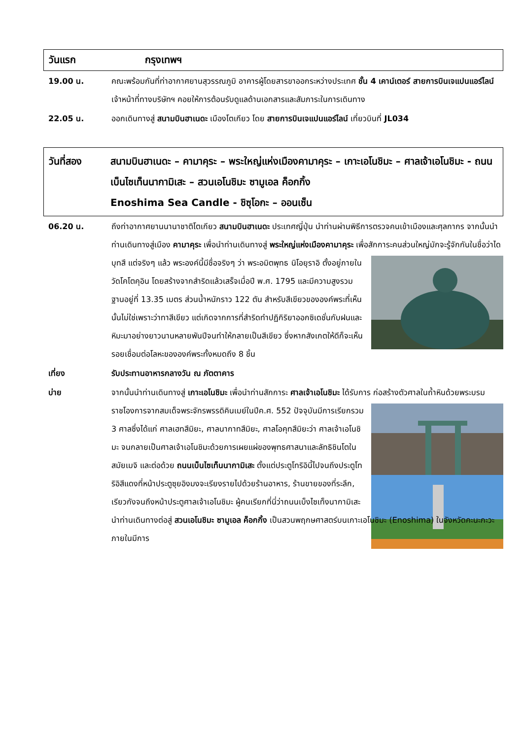วันแรก กรุงเทพฯ
19.00 น. คณะพร้อมกันที่ท่าอากาศยานสุวรรณภูมิ อาคารผู้โดยสารขาออกระหว่างประเทศ ชั้น 4 เคาน์เตอร์ สายการบินเจแปนแอร์ไลน์ เจ้าหน้าที่ทางบริษัทฯ คอยให้การต้อนรับดูแลด้านเอกสารและสัมภาระในการเดินทาง
22.05 น. ออกเดินทางสู่ สนามบินฮาเนดะ เมืองโตเกียว โดย สายการบินเจแปนแอร์ไลน์ เที่ยวบินที่ JL034
วันที่สอง สนามบินฮาเนดะ – คามาคุระ – พระใหญ่แห่งเมืองคามาคุระ – เกาะเอโนชิมะ – ศาลเจ้าเอโนชิมะ - ถนนเบ็นไซเท็นนากามิเสะ – สวนเอโนชิมะ ซามูเอล ค็อกกิ้ง
Enoshima Sea Candle - ชิซุโอกะ – ออนเซ็น
06.20 น. ถึงท่าอากาศยานนานาชาติโตเกียว สนามบินฮาเนดะ ประเทศญี่ปุ่น นำท่านผ่านพิธีการตรวจคนเข้าเมืองและศุลกากร จากนั้นนำท่านเดินทางสู่เมือง คามาคุระ เพื่อนำท่านเดินทางสู่ พระใหญ่แห่งเมืองคามาคุระ เพื่อสักการะคนส่วนใหญ่มักจะรู้จักกันในชื่อว่าไดบุทสึ แต่จริงๆ แล้ว พระองค์นี้มีชื่อจริงๆ ว่า พระอมิตพุทธ นิโอยุราอิ ตั้งอยู่ภายในวัดโคโตคุอิน โดยสร้างจากสำริดแล้วเสร็จเมื่อปี พ.ศ. 1795 และมีความสูงรวมฐานอยู่ที่ 13.35 เมตร ส่วนน้ำหนักราว 122 ตัน สำหรับสีเขียวขององค์พระที่เห็นนั้นไม่ใช่เพราะว่าทาสีเขียว แต่เกิดจากการที่สำริดทำปฏิกิริยาออกซิเดชั่นกับฝนและหิมะมาอย่างยาวนานหลายพันปีจนทำให้กลายเป็นสีเขียว ซึ่งหากสังเกตให้ดีก็จะเห็นรอยเชื่อมต่อโลหะขององค์พระทั้งหมดถึง 8 ชิ้น
เที่ยง รับประทานอาหารกลางวัน ณ ภัตตาคาร
บ่าย จากนั้นนำท่านเดินทางสู่ เกาะเอโนชิมะ เพื่อนำท่านสักการะ ศาลเจ้าเอโนชิมะ ได้รับการ ก่อสร้างตัวศาลในถ้ำหินด้วยพระบรมราชโองการจากสมเด็จพระจักรพรรดิคินเมย์ในปีค.ศ. 552 ปัจจุบันมีการเรียกรวม 3 ศาลซึ่งได้แก่ ศาลเฮทสึมิยะ, ศาลนากาทสึมิยะ, ศาลโอคุทสึมิยะว่า ศาลเจ้าเอโนชิมะ จนกลายเป็นศาลเจ้าเอโนชิมะด้วยการเผยแผ่ของพุทธศาสนาและลัทธิชินโตในสมัยเมจิ และต่อด้วย ถนนเบ็นไซเท็นนากามิเสะ ตั้งแต่ประตูโทริอินี้ไปจนถึงประตูโทริอิสีแดงที่หน้าประตูซุยอิงมงจะเรียงรายไปด้วยร้านอาหาร, ร้านขายของที่ระลึก, เรียวกังจนถึงหน้าประตูศาลเจ้าเอโนชิมะ ผู้คนเรียกที่นี่ว่าถนนเบ็งไซเท็งนากามิเสะ นำท่านเดินทางต่อสู่ สวนเอโนชิมะ ซามูเอล ค็อกกิ้ง เป็นสวนพฤกษศาสตร์บนเกาะเอโนชิมะ (Enoshima) ในจังหวัดคะนะกะวะ ภายในมีการ